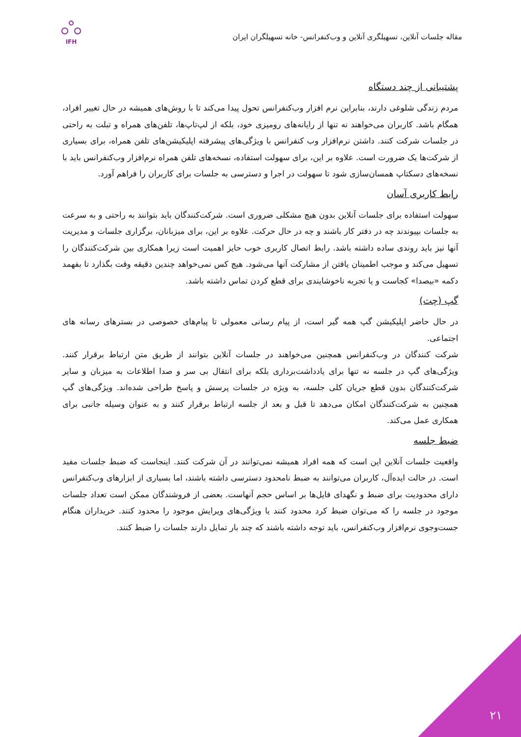مقاله جلسات آنلاین، تسهیلگری آنلاین و وب‌کنفرانس- خانه تسهیلگران ایران
IFH
پشتیبانی از چند دستگاه
مردم زندگی شلوغی دارند، بنابراین نرم افزار وب‌کنفرانس تحول پیدا می‌کند تا با روش‌های همیشه در حال تغییر افراد، همگام باشد. کاربران می‌خواهند نه تنها از رایانه‌های رومیزی خود، بلکه از لپ‌تاپ‌ها، تلفن‌های همراه و تبلت به راحتی در جلسات شرکت کنند. داشتن نرم‌افزار وب کنفرانس با ویژگی‌های پیشرفته اپلیکیشن‌های تلفن همراه، برای بسیاری از شرکت‌ها یک ضرورت است. علاوه بر این، برای سهولت استفاده، نسخه‌های تلفن همراه نرم‌افزار وب‌کنفرانس باید با نسخه‌های دسکتاپ همسان‌سازی شود تا سهولت در اجرا و دسترسی به جلسات برای کاربران را فراهم آورد.
رابط کاربری آسان
سهولت استفاده برای جلسات آنلاین بدون هیچ مشکلی ضروری است. شرکت‌کنندگان باید بتوانند به راحتی و به سرعت به جلسات بپیوندند چه در دفتر کار باشند و چه در حال حرکت. علاوه بر این، برای میزبانان، برگزاری جلسات و مدیریت آنها نیز باید روندی ساده داشته باشد. رابط اتصال کاربری خوب حایز اهمیت است زیرا همکاری بین شرکت‌کنندگان را تسهیل می‌کند و موجب اطمینان یافتن از مشارکت آنها می‌شود. هیچ کس نمی‌خواهد چندین دقیقه وقت بگذارد تا بفهمد دکمه «بیصدا» کجاست و یا تجربه ناخوشایندی برای قطع کردن تماس داشته باشد.
گپ (چت)
در حال حاضر اپلیکیشن گپ همه گیر است، از پیام رسانی معمولی تا پیام‌های خصوصی در بسترهای رسانه های اجتماعی.
شرکت کنندگان در وب‌کنفرانس همچنین می‌خواهند در جلسات آنلاین بتوانند از طریق متن ارتباط برقرار کنند. ویژگی‌های گپ در جلسه نه تنها برای یادداشت‌برداری بلکه برای انتقال بی سر و صدا اطلاعات به میزبان و سایر شرکت‌کنندگان بدون قطع جریان کلی جلسه، به ویژه در جلسات پرسش و پاسخ طراحی شده‌اند. ویژگی‌های گپ همچنین به شرکت‌کنندگان امکان می‌دهد تا قبل و بعد از جلسه ارتباط برقرار کنند و به عنوان وسیله جانبی برای همکاری عمل می‌کند.
ضبط جلسه
واقعیت جلسات آنلاین این است که همه افراد همیشه نمی‌توانند در آن شرکت کنند. اینجاست که ضبط جلسات مفید است. در حالت ایده‌آل، کاربران می‌توانند به ضبط نامحدود دسترسی داشته باشند، اما بسیاری از ابزارهای وب‌کنفرانس دارای محدودیت برای ضبط و نگهدای فایل‌ها بر اساس حجم آنهاست. بعضی از فروشندگان ممکن است تعداد جلسات موجود در جلسه را که می‌توان ضبط کرد محدود کنند یا ویژگی‌های ویرایش موجود را محدود کنند. خریداران هنگام جست‌وجوی نرم‌افزار وب‌کنفرانس، باید توجه داشته باشند که چند بار تمایل دارند جلسات را ضبط کنند.
۲۱